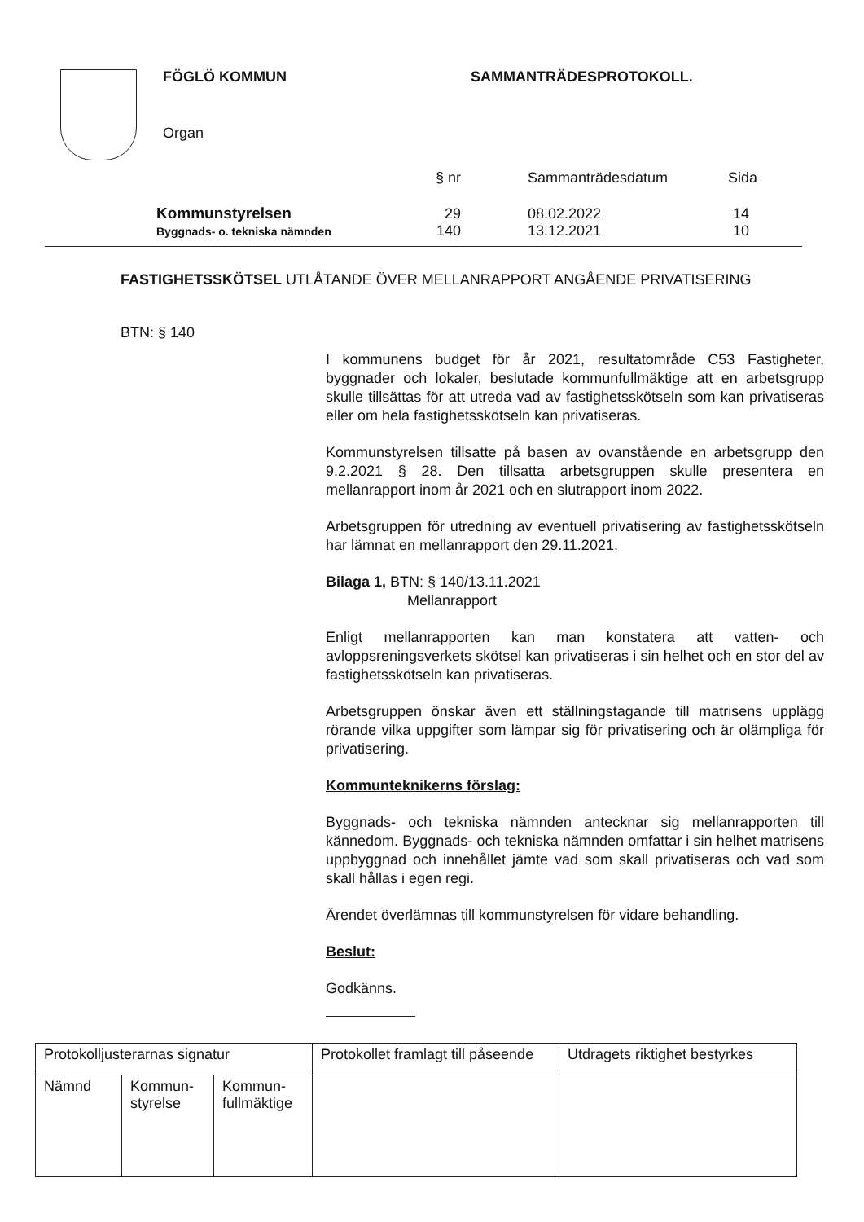FÖGLÖ KOMMUN SAMMANTRÄDESPROTOKOLL.
Organ
| | § nr | Sammanträdesdatum | Sida |
| Kommunstyrelsen | 29 | 08.02.2022 | 14 |
| Byggnads- o. tekniska nämnden | 140 | 13.12.2021 | 10 |
FASTIGHETSSKÖTSEL UTLÅTANDE ÖVER MELLANRAPPORT ANGÅENDE PRIVATISERING
BTN: § 140
I kommunens budget för år 2021, resultatområde C53 Fastigheter, byggnader och lokaler, beslutade kommunfullmäktige att en arbetsgrupp skulle tillsättas för att utreda vad av fastighetsskötseln som kan privatiseras eller om hela fastighetsskötseln kan privatiseras.
Kommunstyrelsen tillsatte på basen av ovanstående en arbetsgrupp den 9.2.2021 § 28. Den tillsatta arbetsgruppen skulle presentera en mellanrapport inom år 2021 och en slutrapport inom 2022.
Arbetsgruppen för utredning av eventuell privatisering av fastighetsskötseln har lämnat en mellanrapport den 29.11.2021.
Bilaga 1, BTN: § 140/13.11.2021
Mellanrapport
Enligt mellanrapporten kan man konstatera att vatten- och avloppsreningsverkets skötsel kan privatiseras i sin helhet och en stor del av fastighetsskötseln kan privatiseras.
Arbetsgruppen önskar även ett ställningstagande till matrisens upplägg rörande vilka uppgifter som lämpar sig för privatisering och är olämpliga för privatisering.
Kommunteknikerns förslag:
Byggnads- och tekniska nämnden antecknar sig mellanrapporten till kännedom. Byggnads- och tekniska nämnden omfattar i sin helhet matrisens uppbyggnad och innehållet jämte vad som skall privatiseras och vad som skall hållas i egen regi.
Ärendet överlämnas till kommunstyrelsen för vidare behandling.
Beslut:
Godkänns.
| Protokolljusterarnas signatur | | | Protokollet framlagt till påseende | Utdragets riktighet bestyrkes |
| Nämnd | Kommun- styrelse | Kommun- fullmäktige | | |